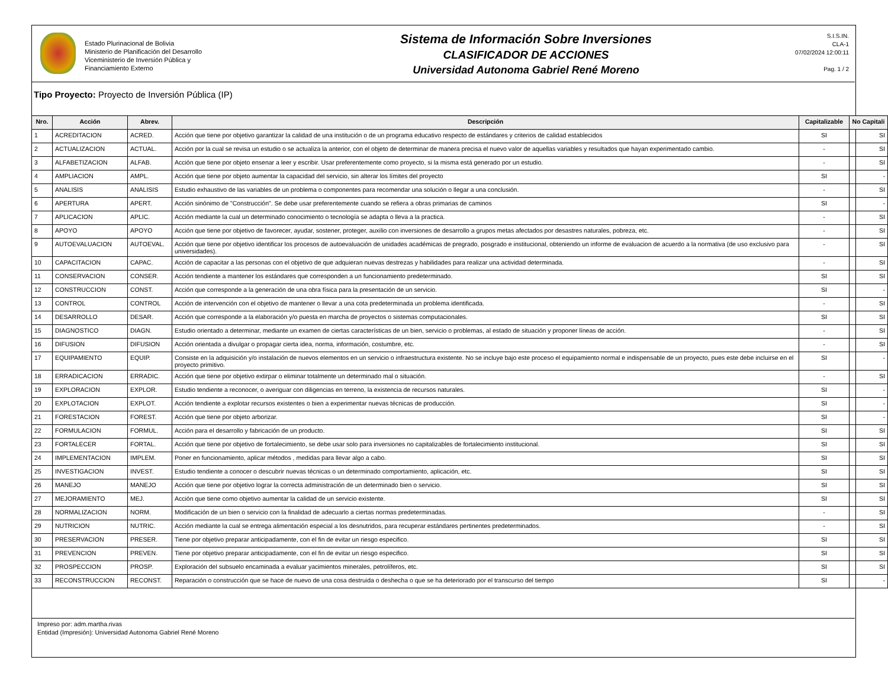Estado Plurinacional de Bolivia
Ministerio de Planificación del Desarrollo
Viceministerio de Inversión Pública y
Financiamiento Externo
Sistema de Información Sobre Inversiones
CLASIFICADOR DE ACCIONES
Universidad Autonoma Gabriel René Moreno
S.I.S.IN.
CLA-1
07/02/2024 12:00:11
Pag. 1 / 2
Tipo Proyecto: Proyecto de Inversión Pública (IP)
| Nro. | Acción | Abrev. | Descripción | Capitalizable | No Capitali |
| --- | --- | --- | --- | --- | --- |
| 1 | ACREDITACION | ACRED. | Acción que tiene por objetivo garantizar la calidad de una institución o de un programa educativo respecto de estándares y criterios de calidad establecidos | SI | SI |
| 2 | ACTUALIZACION | ACTUAL. | Acción por la cual se revisa un estudio o se actualiza la anterior, con el objeto de determinar de manera precisa el nuevo valor de aquellas variables y resultados que hayan experimentado cambio. | - | SI |
| 3 | ALFABETIZACION | ALFAB. | Acción que tiene por objeto ensenar a leer y escribir. Usar preferentemente como proyecto, si la misma está generado por un estudio. | - | SI |
| 4 | AMPLIACION | AMPL. | Acción que tiene por objeto aumentar la capacidad del servicio, sin alterar los límites del proyecto | SI | - |
| 5 | ANALISIS | ANALISIS | Estudio exhaustivo de las variables de un problema o componentes para recomendar una solución o llegar a una conclusión. | - | SI |
| 6 | APERTURA | APERT. | Acción sinónimo de "Construcción". Se debe usar preferentemente cuando se refiera a obras primarias de caminos | SI | - |
| 7 | APLICACION | APLIC. | Acción mediante la cual un determinado conocimiento o tecnología se adapta o lleva a la practica. | - | SI |
| 8 | APOYO | APOYO | Acción que tiene por objetivo de favorecer, ayudar, sostener, proteger, auxilio con inversiones de desarrollo a grupos metas afectados por desastres naturales, pobreza, etc. | - | SI |
| 9 | AUTOEVALUACION | AUTOEVAL. | Acción que tiene por objetivo identificar los procesos de autoevaluación de unidades académicas de pregrado, posgrado e institucional, obteniendo un informe de evaluacion de acuerdo a la normativa (de uso exclusivo para universidades). | - | SI |
| 10 | CAPACITACION | CAPAC. | Acción de capacitar a las personas con el objetivo de que adquieran nuevas destrezas y habilidades para realizar una actividad determinada. | - | SI |
| 11 | CONSERVACION | CONSER. | Acción tendiente a mantener los estándares que corresponden a un funcionamiento predeterminado. | SI | SI |
| 12 | CONSTRUCCION | CONST. | Acción que corresponde a la generación de una obra física para la presentación de un servicio. | SI | - |
| 13 | CONTROL | CONTROL | Acción de intervención con el objetivo de mantener o llevar a una cota predeterminada un problema identificada. | - | SI |
| 14 | DESARROLLO | DESAR. | Acción que corresponde a la elaboración y/o puesta en marcha de proyectos o sistemas computacionales. | SI | SI |
| 15 | DIAGNOSTICO | DIAGN. | Estudio orientado a determinar, mediante un examen de ciertas características de un bien, servicio o problemas, al estado de situación y proponer líneas de acción. | - | SI |
| 16 | DIFUSION | DIFUSION | Acción orientada a divulgar o propagar cierta idea, norma, información, costumbre, etc. | - | SI |
| 17 | EQUIPAMIENTO | EQUIP. | Consiste en la adquisición y/o instalación de nuevos elementos en un servicio o infraestructura existente. No se incluye bajo este proceso el equipamiento normal e indispensable de un proyecto, pues este debe incluirse en el proyecto primitivo. | SI | - |
| 18 | ERRADICACION | ERRADIC. | Acción que tiene por objetivo extirpar o eliminar totalmente un determinado mal o situación. | - | SI |
| 19 | EXPLORACION | EXPLOR. | Estudio tendiente a reconocer, o averiguar con diligencias en terreno, la existencia de recursos naturales. | SI | - |
| 20 | EXPLOTACION | EXPLOT. | Acción tendiente a explotar recursos existentes o bien a experimentar nuevas técnicas de producción. | SI | - |
| 21 | FORESTACION | FOREST. | Acción que tiene por objeto arborizar. | SI | - |
| 22 | FORMULACION | FORMUL. | Acción para el desarrollo y fabricación de un producto. | SI | SI |
| 23 | FORTALECER | FORTAL. | Acción que tiene por objetivo de fortalecimiento, se debe usar solo para inversiones no capitalizables de fortalecimiento institucional. | SI | SI |
| 24 | IMPLEMENTACION | IMPLEM. | Poner en funcionamiento, aplicar métodos , medidas para llevar algo a cabo. | SI | SI |
| 25 | INVESTIGACION | INVEST. | Estudio tendiente a conocer o descubrir nuevas técnicas o un determinado comportamiento, aplicación, etc. | SI | SI |
| 26 | MANEJO | MANEJO | Acción que tiene por objetivo lograr la correcta administración de un determinado bien o servicio. | SI | SI |
| 27 | MEJORAMIENTO | MEJ. | Acción que tiene como objetivo aumentar la calidad de un servicio existente. | SI | SI |
| 28 | NORMALIZACION | NORM. | Modificación de un bien o servicio con la finalidad de adecuarlo a ciertas normas predeterminadas. | - | SI |
| 29 | NUTRICION | NUTRIC. | Acción mediante la cual se entrega alimentación especial a los desnutridos, para recuperar estándares pertinentes predeterminados. | - | SI |
| 30 | PRESERVACION | PRESER. | Tiene por objetivo preparar anticipadamente, con el fin de evitar un riesgo especifico. | SI | SI |
| 31 | PREVENCION | PREVEN. | Tiene por objetivo preparar anticipadamente, con el fin de evitar un riesgo especifico. | SI | SI |
| 32 | PROSPECCION | PROSP. | Exploración del subsuelo encaminada a evaluar yacimientos minerales, petrolíferos, etc. | SI | SI |
| 33 | RECONSTRUCCION | RECONST. | Reparación o construcción que se hace de nuevo de una cosa destruida o deshecha o que se ha deteriorado por el transcurso del tiempo | SI | - |
Impreso por: adm.martha.rivas
Entidad (Impresión): Universidad Autonoma Gabriel René Moreno